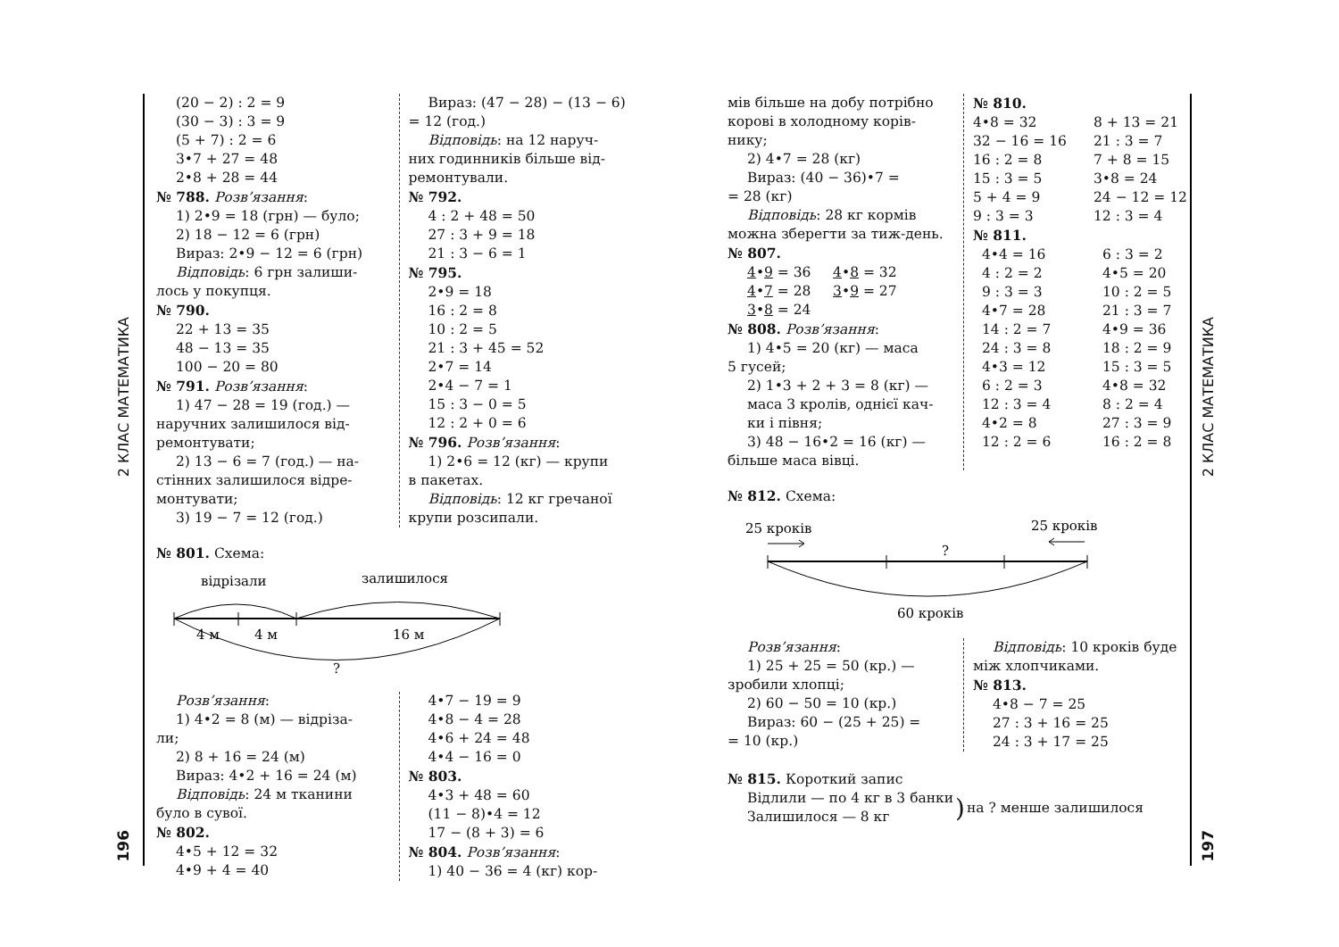2 КЛАС МАТЕМАТИКА
196
2 КЛАС МАТЕМАТИКА
197
(20 − 2) : 2 = 9
(30 − 3) : 3 = 9
(5 + 7) : 2 = 6
3•7 + 27 = 48
2•8 + 28 = 44
№ 788. Розв’язання:
1) 2•9 = 18 (грн) — було;
2) 18 − 12 = 6 (грн)
Вираз: 2•9 − 12 = 6 (грн)
Відповідь: 6 грн залиши-
лось у покупця.
№ 790.
22 + 13 = 35
48 − 13 = 35
100 − 20 = 80
№ 791. Розв’язання:
1) 47 − 28 = 19 (год.) —
наручних залишилося від-ремонтувати;
2) 13 − 6 = 7 (год.) — на-
стінних залишилося відре-монтувати;
3) 19 − 7 = 12 (год.)
Вираз: (47 − 28) − (13 − 6)
= 12 (год.)
Відповідь: на 12 наруч-
них годинників більше від-ремонтували.
№ 792.
4 : 2 + 48 = 50
27 : 3 + 9 = 18
21 : 3 − 6 = 1
№ 795.
2•9 = 18
16 : 2 = 8
10 : 2 = 5
21 : 3 + 45 = 52
2•7 = 14
2•4 − 7 = 1
15 : 3 − 0 = 5
12 : 2 + 0 = 6
№ 796. Розв’язання:
1) 2•6 = 12 (кг) — крупи
в пакетах.
Відповідь: 12 кг гречаної
крупи розсипали.
№ 801. Схема:
відрізали
залишилося
4 м
4 м
16 м
?
Розв’язання:
1) 4•2 = 8 (м) — відріза-
ли;
2) 8 + 16 = 24 (м)
Вираз: 4•2 + 16 = 24 (м)
Відповідь: 24 м тканини
було в сувої.
№ 802.
4•5 + 12 = 32
4•9 + 4 = 40
4•7 − 19 = 9
4•8 − 4 = 28
4•6 + 24 = 48
4•4 − 16 = 0
№ 803.
4•3 + 48 = 60
(11 − 8)•4 = 12
17 − (8 + 3) = 6
№ 804. Розв’язання:
1) 40 − 36 = 4 (кг) кор-
мів більше на добу потрібно корові в холодному корів-нику;
2) 4•7 = 28 (кг)
Вираз: (40 − 36)•7 =
= 28 (кг)
Відповідь: 28 кг кормів
можна зберегти за тиж-день.
№ 807.
4•9 = 36 4•8 = 32
4•7 = 28 3•9 = 27
3•8 = 24
№ 808. Розв’язання:
1) 4•5 = 20 (кг) — маса
5 гусей;
2) 1•3 + 2 + 3 = 8 (кг) —
маса 3 кролів, однієї кач-ки і півня;
3) 48 − 16•2 = 16 (кг) —
більше маса вівці.
№ 810.
4•8 = 32 8 + 13 = 21 32 − 16 = 16 21 : 3 = 7 16 : 2 = 8 7 + 8 = 15 15 : 3 = 5 3•8 = 24 5 + 4 = 9 24 − 12 = 12 9 : 3 = 3 12 : 3 = 4
№ 811.
4•4 = 16 6 : 3 = 2 4 : 2 = 2 4•5 = 20 9 : 3 = 3 10 : 2 = 5 4•7 = 28 21 : 3 = 7 14 : 2 = 7 4•9 = 36 24 : 3 = 8 18 : 2 = 9 4•3 = 12 15 : 3 = 5 6 : 2 = 3 4•8 = 32 12 : 3 = 4 8 : 2 = 4 4•2 = 8 27 : 3 = 9 12 : 2 = 6 16 : 2 = 8
№ 812. Схема:
25 кроків
25 кроків
?
60 кроків
Розв’язання:
1) 25 + 25 = 50 (кр.) —
зробили хлопці;
2) 60 − 50 = 10 (кр.)
Вираз: 60 − (25 + 25) =
= 10 (кр.)
Відповідь: 10 кроків буде
між хлопчиками.
№ 813.
4•8 − 7 = 25
27 : 3 + 16 = 25
24 : 3 + 17 = 25
№ 815. Короткий запис
Відлили — по 4 кг в 3 банки
Залишилося — 8 кг
) на ? менше залишилося